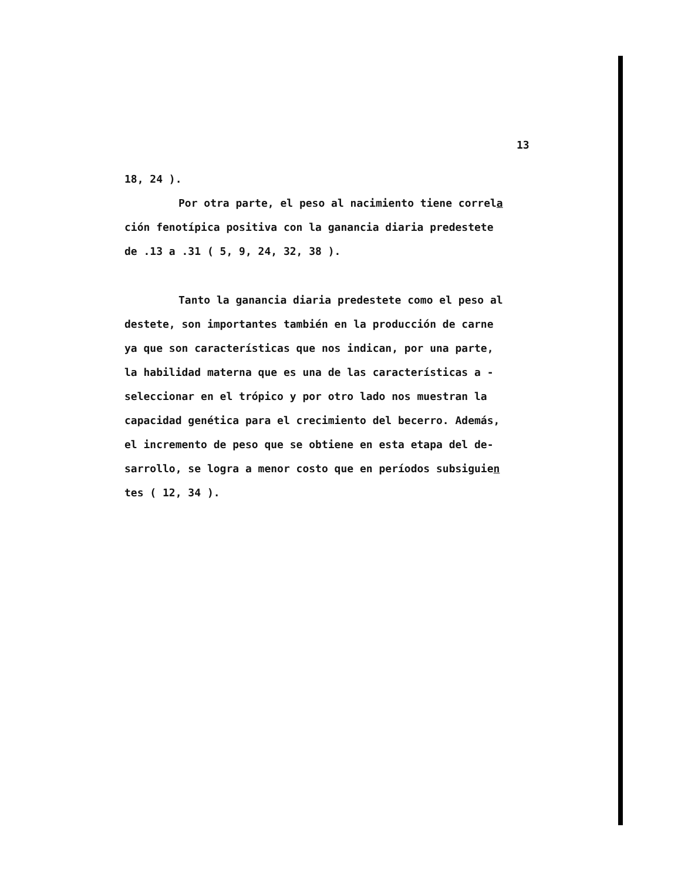13
18, 24 ).
Por otra parte, el peso al nacimiento tiene correla
ción fenotípica positiva con la ganancia diaria predestete
de .13 a .31 ( 5, 9, 24, 32, 38 ).
Tanto la ganancia diaria predestete como el peso al
destete, son importantes también en la producción de carne
ya que son características que nos indican, por una parte,
la habilidad materna que es una de las características a -
seleccionar en el trópico y por otro lado nos muestran la
capacidad genética para el crecimiento del becerro. Además,
el incremento de peso que se obtiene en esta etapa del de-
sarrollo, se logra a menor costo que en períodos subsiguien
tes ( 12, 34 ).